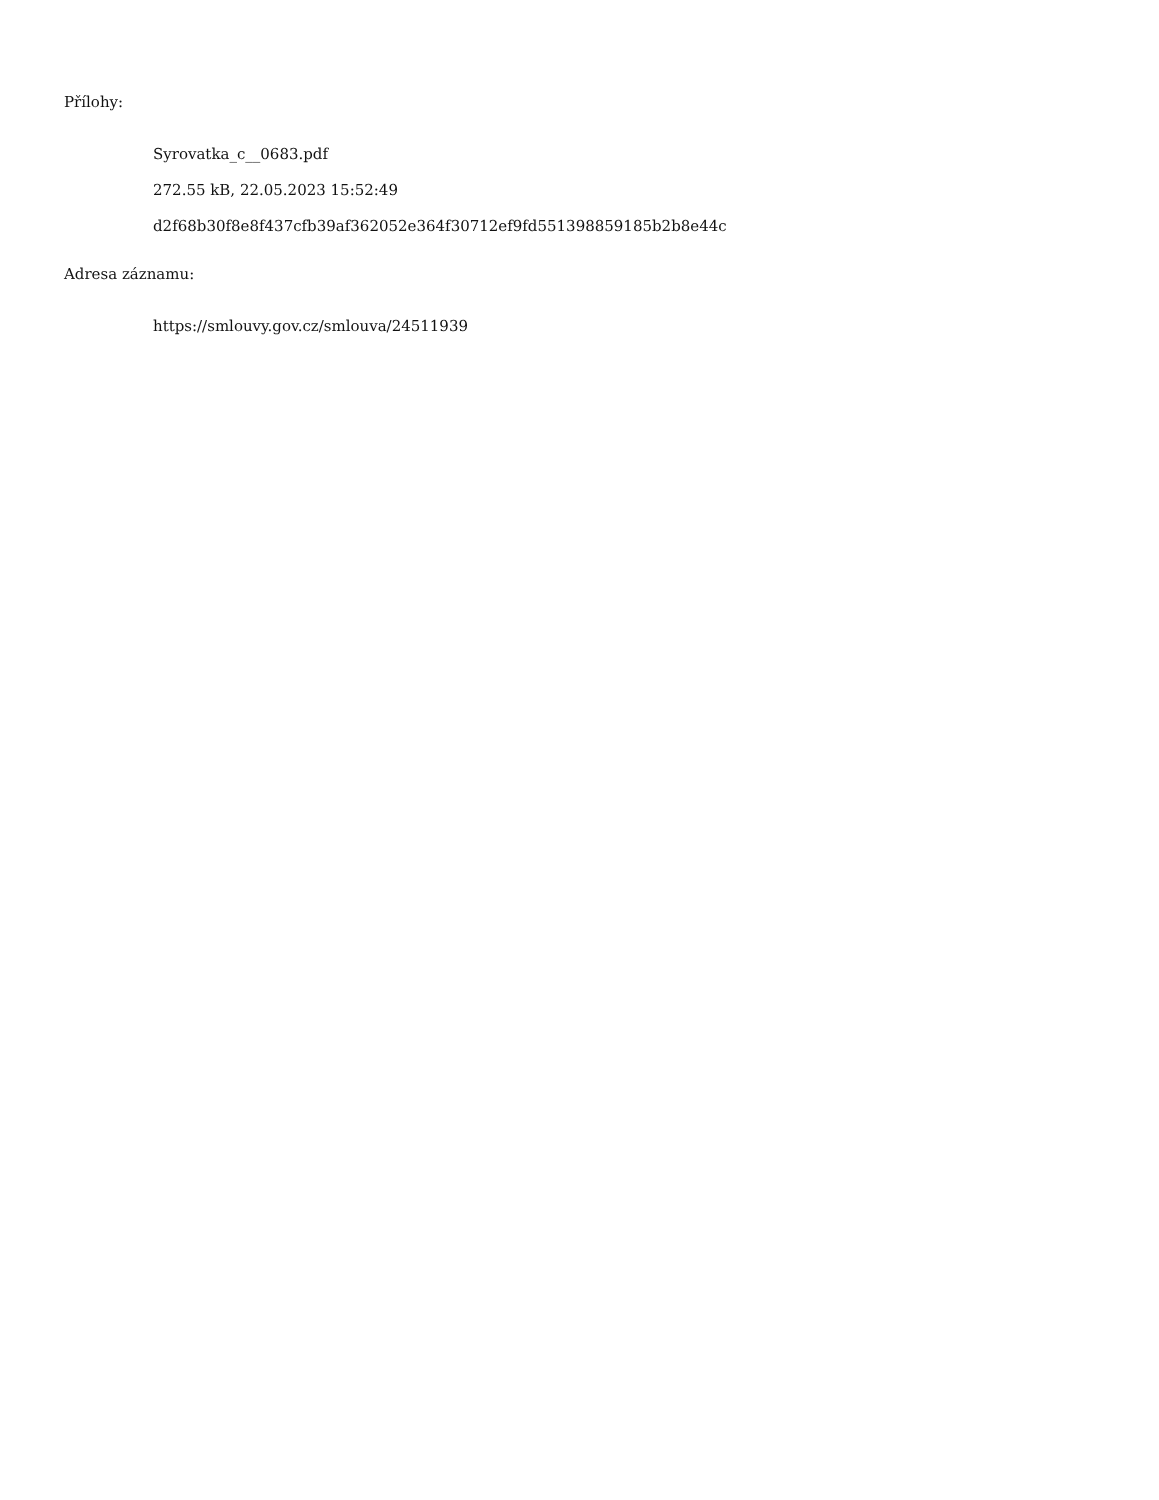Přílohy:
Syrovatka_c__0683.pdf
272.55 kB, 22.05.2023 15:52:49
d2f68b30f8e8f437cfb39af362052e364f30712ef9fd551398859185b2b8e44c
Adresa záznamu:
https://smlouvy.gov.cz/smlouva/24511939